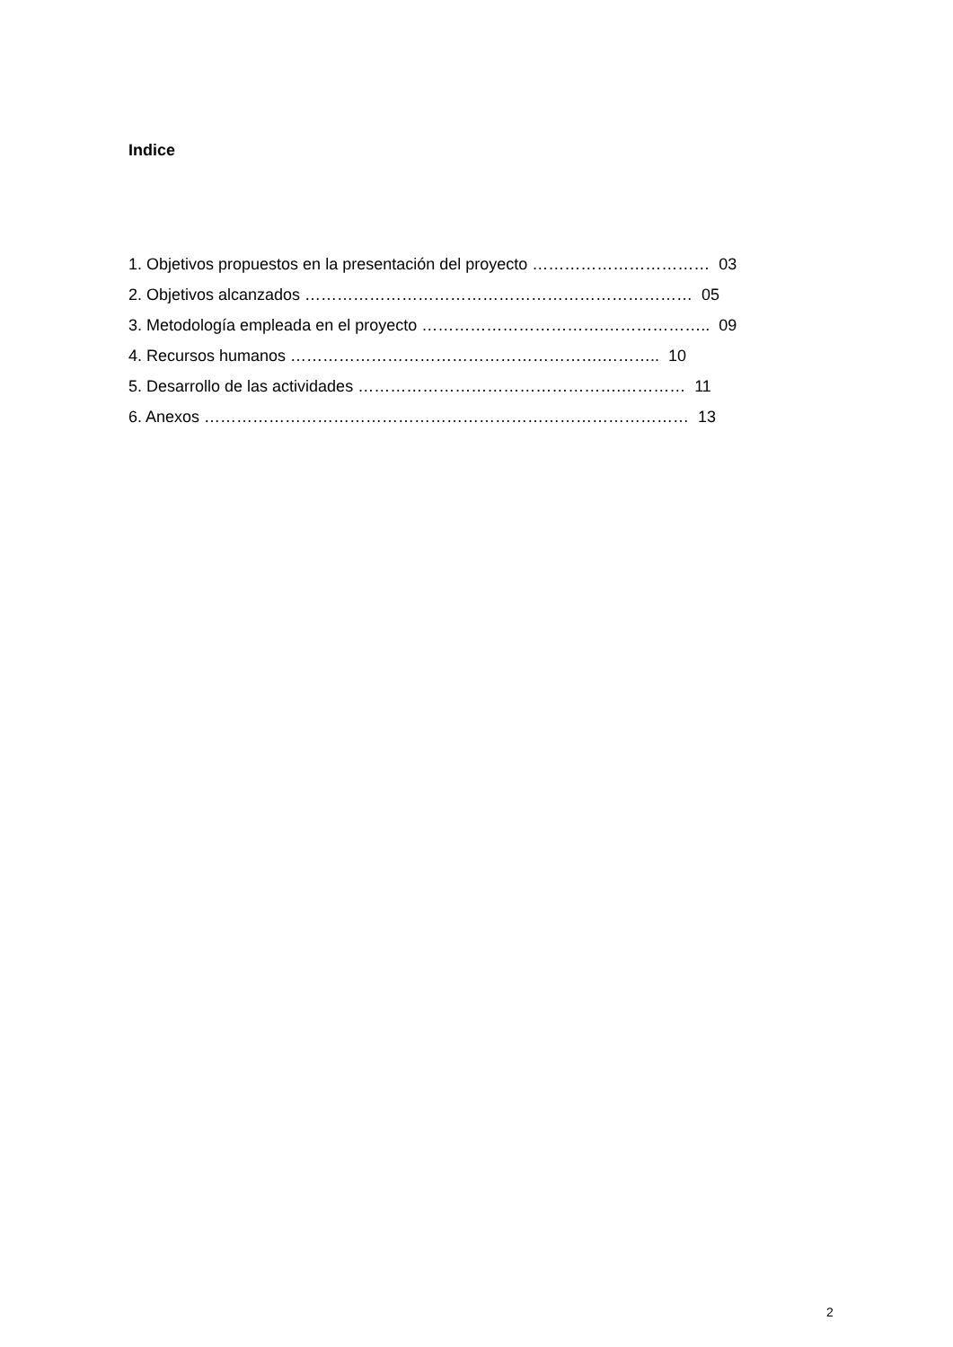Indice
1. Objetivos propuestos en la presentación del proyecto …………………………… 03
2. Objetivos alcanzados ……………………………………………………………… 05
3. Metodología empleada en el proyecto …………………………….……………….. 09
4. Recursos humanos ………………………………………………….……….. 10
5. Desarrollo de las actividades ………………………………………….………… 11
6. Anexos ……………………………………………………………………………… 13
2